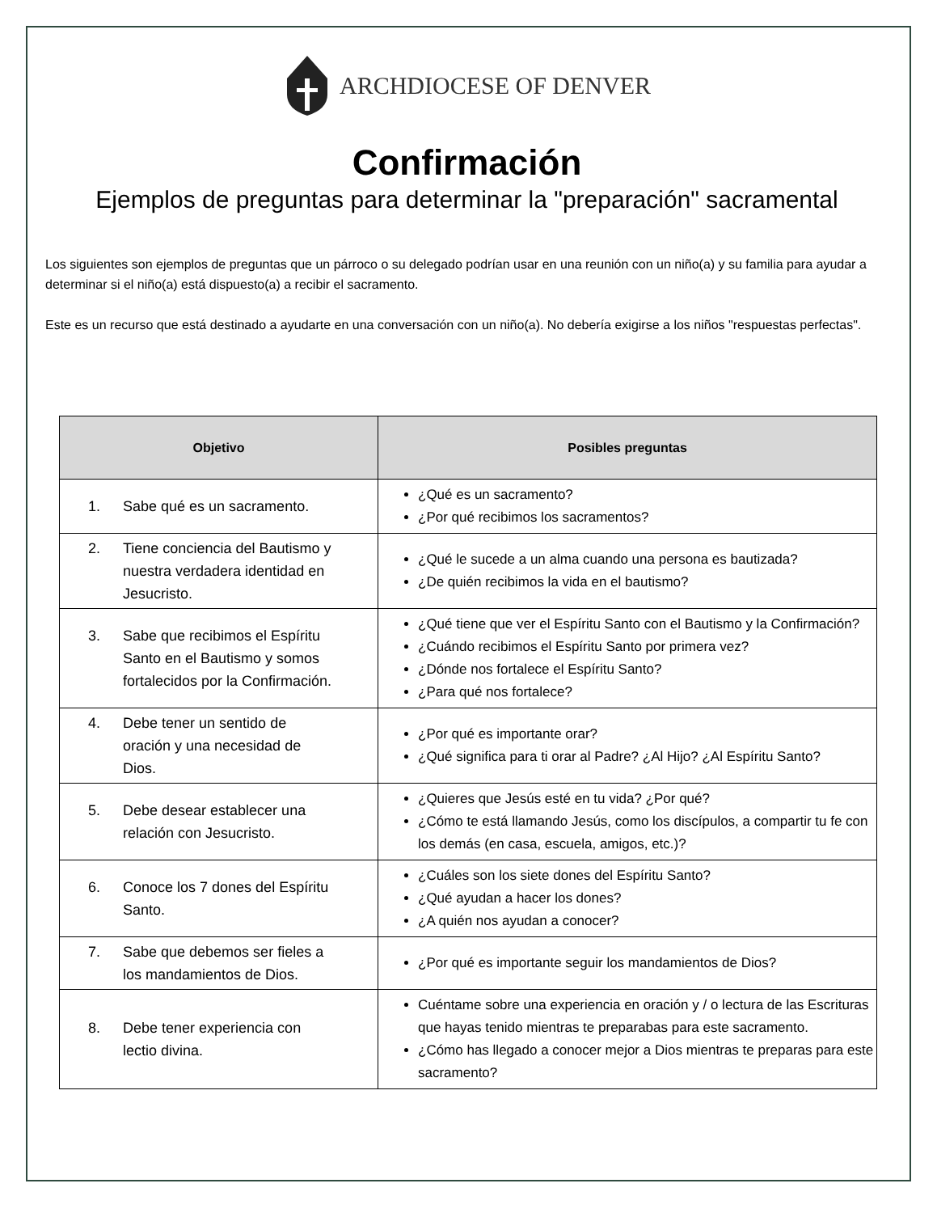ARCHDIOCESE OF DENVER
Confirmación
Ejemplos de preguntas para determinar la "preparación" sacramental
Los siguientes son ejemplos de preguntas que un párroco o su delegado podrían usar en una reunión con un niño(a) y su familia para ayudar a determinar si el niño(a) está dispuesto(a) a recibir el sacramento.
Este es un recurso que está destinado a ayudarte en una conversación con un niño(a). No debería exigirse a los niños "respuestas perfectas".
| Objetivo | Posibles preguntas |
| --- | --- |
| 1. Sabe qué es un sacramento. | ¿Qué es un sacramento? ¿Por qué recibimos los sacramentos? |
| 2. Tiene conciencia del Bautismo y nuestra verdadera identidad en Jesucristo. | ¿Qué le sucede a un alma cuando una persona es bautizada? ¿De quién recibimos la vida en el bautismo? |
| 3. Sabe que recibimos el Espíritu Santo en el Bautismo y somos fortalecidos por la Confirmación. | ¿Qué tiene que ver el Espíritu Santo con el Bautismo y la Confirmación? ¿Cuándo recibimos el Espíritu Santo por primera vez? ¿Dónde nos fortalece el Espíritu Santo? ¿Para qué nos fortalece? |
| 4. Debe tener un sentido de oración y una necesidad de Dios. | ¿Por qué es importante orar? ¿Qué significa para ti orar al Padre? ¿Al Hijo? ¿Al Espíritu Santo? |
| 5. Debe desear establecer una relación con Jesucristo. | ¿Quieres que Jesús esté en tu vida? ¿Por qué? ¿Cómo te está llamando Jesús, como los discípulos, a compartir tu fe con los demás (en casa, escuela, amigos, etc.)? |
| 6. Conoce los 7 dones del Espíritu Santo. | ¿Cuáles son los siete dones del Espíritu Santo? ¿Qué ayudan a hacer los dones? ¿A quién nos ayudan a conocer? |
| 7. Sabe que debemos ser fieles a los mandamientos de Dios. | ¿Por qué es importante seguir los mandamientos de Dios? |
| 8. Debe tener experiencia con lectio divina. | Cuéntame sobre una experiencia en oración y / o lectura de las Escrituras que hayas tenido mientras te preparabas para este sacramento. ¿Cómo has llegado a conocer mejor a Dios mientras te preparas para este sacramento? |